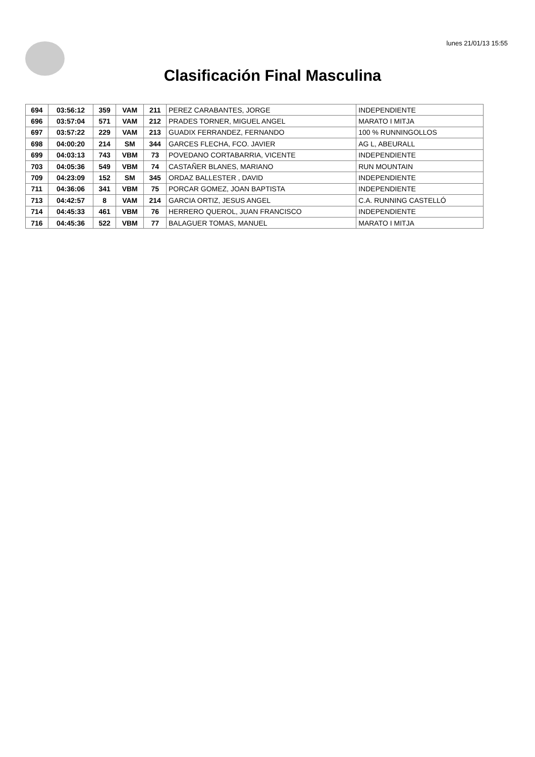lunes 21/01/13 15:55
Clasificación Final Masculina
| 694 | 03:56:12 | 359 | VAM | 211 | PEREZ CARABANTES, JORGE | INDEPENDIENTE |
| 696 | 03:57:04 | 571 | VAM | 212 | PRADES TORNER, MIGUEL ANGEL | MARATO I MITJA |
| 697 | 03:57:22 | 229 | VAM | 213 | GUADIX FERRANDEZ, FERNANDO | 100 % RUNNINGOLLOS |
| 698 | 04:00:20 | 214 | SM | 344 | GARCES FLECHA, FCO. JAVIER | AG L, ABEURALL |
| 699 | 04:03:13 | 743 | VBM | 73 | POVEDANO CORTABARRIA, VICENTE | INDEPENDIENTE |
| 703 | 04:05:36 | 549 | VBM | 74 | CASTAÑER BLANES, MARIANO | RUN MOUNTAIN |
| 709 | 04:23:09 | 152 | SM | 345 | ORDAZ BALLESTER , DAVID | INDEPENDIENTE |
| 711 | 04:36:06 | 341 | VBM | 75 | PORCAR GOMEZ, JOAN BAPTISTA | INDEPENDIENTE |
| 713 | 04:42:57 | 8 | VAM | 214 | GARCIA ORTIZ, JESUS ANGEL | C.A. RUNNING CASTELLÓ |
| 714 | 04:45:33 | 461 | VBM | 76 | HERRERO QUEROL, JUAN FRANCISCO | INDEPENDIENTE |
| 716 | 04:45:36 | 522 | VBM | 77 | BALAGUER TOMAS, MANUEL | MARATO I MITJA |